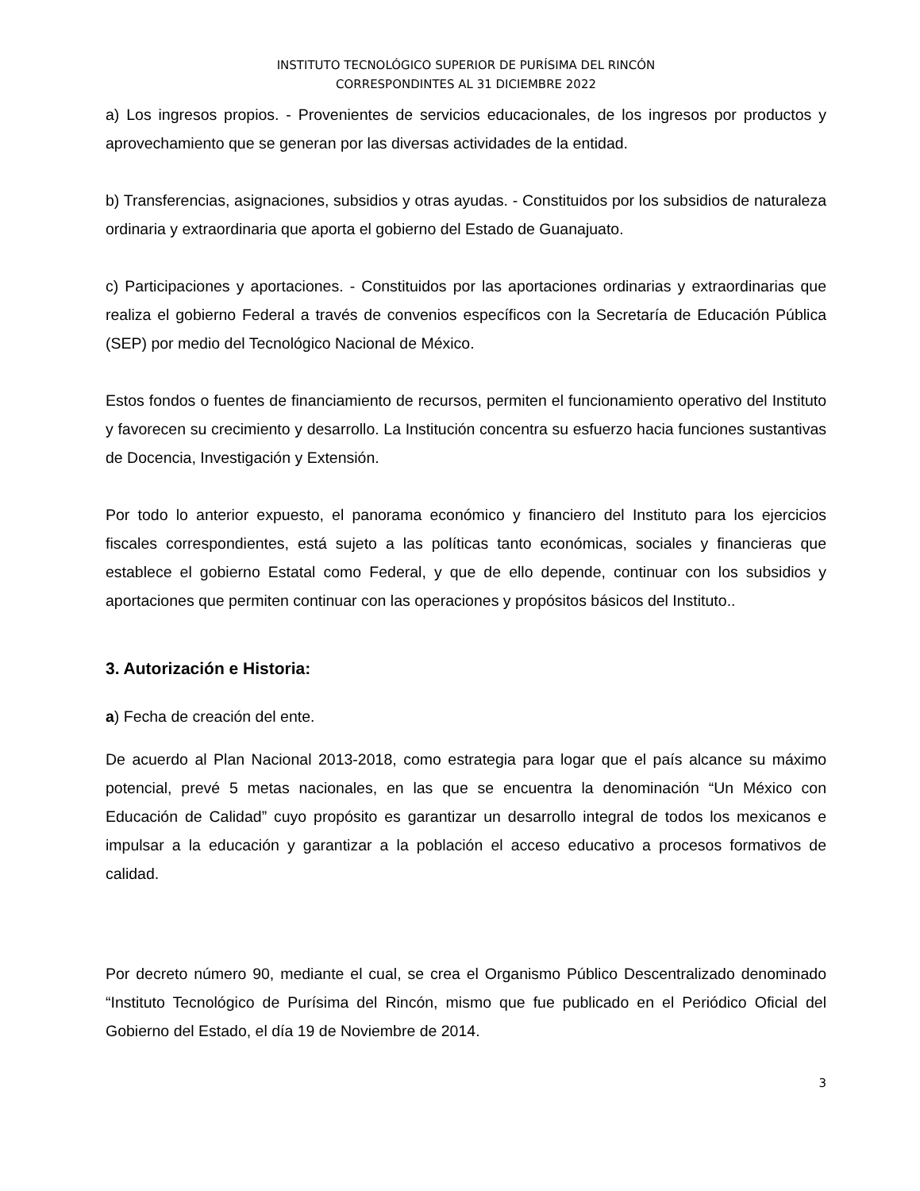INSTITUTO TECNOLÓGICO SUPERIOR DE PURÍSIMA DEL RINCÓN
CORRESPONDINTES AL 31 DICIEMBRE 2022
a) Los ingresos propios. - Provenientes de servicios educacionales, de los ingresos por productos y aprovechamiento que se generan por las diversas actividades de la entidad.
b) Transferencias, asignaciones, subsidios y otras ayudas. - Constituidos por los subsidios de naturaleza ordinaria y extraordinaria que aporta el gobierno del Estado de Guanajuato.
c) Participaciones y aportaciones. - Constituidos por las aportaciones ordinarias y extraordinarias que realiza el gobierno Federal a través de convenios específicos con la Secretaría de Educación Pública (SEP) por medio del Tecnológico Nacional de México.
Estos fondos o fuentes de financiamiento de recursos, permiten el funcionamiento operativo del Instituto y favorecen su crecimiento y desarrollo. La Institución concentra su esfuerzo hacia funciones sustantivas de Docencia, Investigación y Extensión.
Por todo lo anterior expuesto, el panorama económico y financiero del Instituto para los ejercicios fiscales correspondientes, está sujeto a las políticas tanto económicas, sociales y financieras que establece el gobierno Estatal como Federal, y que de ello depende, continuar con los subsidios y aportaciones que permiten continuar con las operaciones y propósitos básicos del Instituto..
3. Autorización e Historia:
a) Fecha de creación del ente.
De acuerdo al Plan Nacional 2013-2018, como estrategia para logar que el país alcance su máximo potencial, prevé 5 metas nacionales, en las que se encuentra la denominación “Un México con Educación de Calidad” cuyo propósito es garantizar un desarrollo integral de todos los mexicanos e impulsar a la educación y garantizar a la población el acceso educativo a procesos formativos de calidad.
Por decreto número 90, mediante el cual, se crea el Organismo Público Descentralizado denominado “Instituto Tecnológico de Purísima del Rincón, mismo que fue publicado en el Periódico Oficial del Gobierno del Estado, el día 19 de Noviembre de 2014.
3